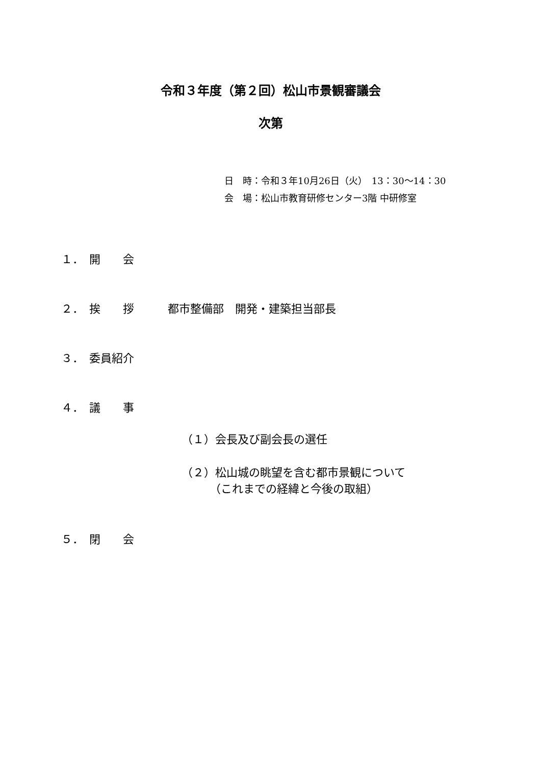令和３年度（第２回）松山市景観審議会
次第
日　時：令和３年10月26日（火）　13：30～14：30
会　場：松山市教育研修センター3階 中研修室
１．　開　　会
２．　挨　　拶　　　都市整備部　開発・建築担当部長
３．　委員紹介
４．　議　　事
（１）会長及び副会長の選任
（２）松山城の眺望を含む都市景観について
　　　（これまでの経緯と今後の取組）
５．　閉　　会